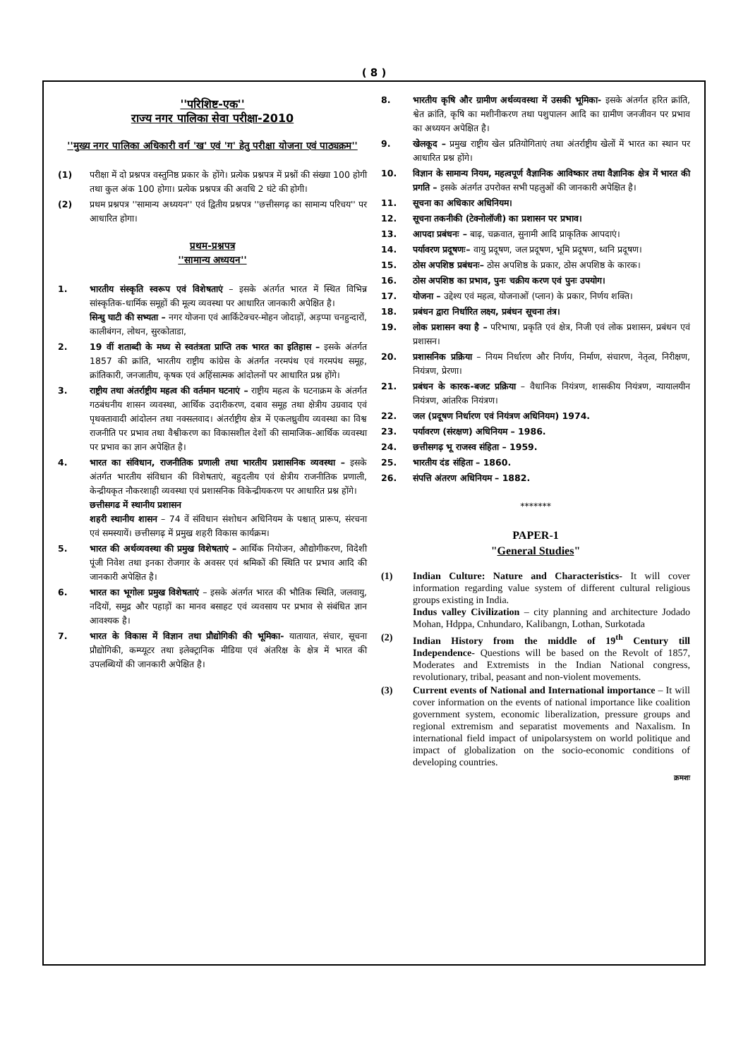( 8 )
''परिशिष्ट-एक''
राज्य नगर पालिका सेवा परीक्षा-2010
''मुख्य नगर पालिका अधिकारी वर्ग 'ख' एवं 'ग' हेतु परीक्षा योजना एवं पाठ्यक्रम''
(1) परीक्षा में दो प्रश्नपत्र वस्तुनिष्ठ प्रकार के होंगे। प्रत्येक प्रश्नपत्र में प्रश्नों की संख्या 100 होगी तथा कुल अंक 100 होगा। प्रत्येक प्रश्नपत्र की अवधि 2 घंटे की होगी।
(2) प्रथम प्रश्नपत्र ''सामान्य अध्ययन'' एवं द्वितीय प्रश्नपत्र ''छत्तीसगढ़ का सामान्य परिचय'' पर आधारित होगा।
प्रथम-प्रश्नपत्र
''सामान्य अध्ययन''
1. भारतीय संस्कृति स्वरूप एवं विशेषताएं – इसके अंतर्गत भारत में स्थित विभिन्न सांस्कृतिक-धार्मिक समूहों की मूल्य व्यवस्था पर आधारित जानकारी अपेक्षित है।
सिन्धु घाटी की सभ्यता – नगर योजना एवं आर्किटेक्चर-मोहन जोदाड़ों, अड़प्पा चनहुन्दारों, कालीबंगन, लोथन, सुरकोताडा,
2. 19 वीं शताब्दी के मध्य से स्वतंत्रता प्राप्ति तक भारत का इतिहास – इसके अंतर्गत 1857 की क्रांति, भारतीय राष्ट्रीय कांग्रेस के अंतर्गत नरमपंथ एवं गरमपंथ समूह, क्रांतिकारी, जनजातीय, कृषक एवं अहिंसात्मक आंदोलनों पर आधारित प्रश्न होंगे।
3. राष्ट्रीय तथा अंतर्राष्ट्रीय महत्व की वर्तमान घटनाएं – राष्ट्रीय महत्व के घटनाक्रम के अंतर्गत गठबंधनीय शासन व्यवस्था, आर्थिक उदारीकरण, दबाव समूह तथा क्षेत्रीय उग्रवाद एवं पृथक्तावादी आंदोलन तथा नक्सलवाद। अंतर्राष्ट्रीय क्षेत्र में एकलध्रुवीय व्यवस्था का विश्व राजनीति पर प्रभाव तथा वैश्वीकरण का विकासशील देशों की सामाजिक-आर्थिक व्यवस्था पर प्रभाव का ज्ञान अपेक्षित है।
4. भारत का संविधान, राजनीतिक प्रणाली तथा भारतीय प्रशासनिक व्यवस्था – इसके अंतर्गत भारतीय संविधान की विशेषताएं, बहुदलीय एवं क्षेत्रीय राजनीतिक प्रणाली, केन्द्रीयकृत नौकरशाही व्यवस्था एवं प्रशासनिक विकेन्द्रीयकरण पर आधारित प्रश्न होंगे।
छत्तीसगढ में स्थानीय प्रशासन
शहरी स्थानीय शासन – 74 वें संविधान संशोधन अधिनियम के पश्चात् प्रारूप, संरचना एवं समस्यायें। छत्तीसगढ़ में प्रमुख शहरी विकास कार्यक्रम।
5. भारत की अर्थव्यवस्था की प्रमुख विशेषताएं – आर्थिक नियोजन, औद्योगीकरण, विदेशी पूंजी निवेश तथा इनका रोजगार के अवसर एवं श्रमिकों की स्थिति पर प्रभाव आदि की जानकारी अपेक्षित है।
6. भारत का भूगोलः प्रमुख विशेषताएं – इसके अंतर्गत भारत की भौतिक स्थिति, जलवायु, नदियों, समुद्र और पहाड़ों का मानव बसाहट एवं व्यवसाय पर प्रभाव से संबंधित ज्ञान आवश्यक है।
7. भारत के विकास में विज्ञान तथा प्रौद्योगिकी की भूमिका- यातायात, संचार, सूचना प्रौद्योगिकी, कम्प्यूटर तथा इलेक्ट्रानिक मीडिया एवं अंतरिक्ष के क्षेत्र में भारत की उपलब्धियों की जानकारी अपेक्षित है।
8. भारतीय कृषि और ग्रामीण अर्थव्यवस्था में उसकी भूमिका- इसके अंतर्गत हरित क्रांति, श्वेत क्रांति, कृषि का मशीनीकरण तथा पशुपालन आदि का ग्रामीण जनजीवन पर प्रभाव का अध्ययन अपेक्षित है।
9. खेलकूद – प्रमुख राष्ट्रीय खेल प्रतियोगिताएं तथा अंतर्राष्ट्रीय खेलों में भारत का स्थान पर आधारित प्रश्न होंगे।
10. विज्ञान के सामान्य नियम, महत्वपूर्ण वैज्ञानिक आविष्कार तथा वैज्ञानिक क्षेत्र में भारत की प्रगति – इसके अंतर्गत उपरोक्त सभी पहलुओं की जानकारी अपेक्षित है।
11. सूचना का अधिकार अधिनियम।
12. सूचना तकनीकी (टेक्नोलॉजी) का प्रशासन पर प्रभाव।
13. आपदा प्रबंधनः – बाढ़, चक्रवात, सुनामी आदि प्राकृतिक आपदाएं।
14. पर्यावरण प्रदूषणः– वायु प्रदूषण, जल प्रदूषण, भूमि प्रदूषण, ध्वनि प्रदूषण।
15. ठोस अपशिष्ठ प्रबंधनः– ठोस अपशिष्ठ के प्रकार, ठोस अपशिष्ठ के कारक।
16. ठोस अपशिष्ठ का प्रभाव, पुनः चक्रीय करण एवं पुनः उपयोग।
17. योजना – उद्देश्य एवं महत्व, योजनाओं (प्लान) के प्रकार, निर्णय शक्ति।
18. प्रबंधन द्वारा निर्धारित लक्ष्य, प्रबंधन सूचना तंत्र।
19. लोक प्रशासन क्या है – परिभाषा, प्रकृति एवं क्षेत्र, निजी एवं लोक प्रशासन, प्रबंधन एवं प्रशासन।
20. प्रशासनिक प्रक्रिया – नियम निर्धारण और निर्णय, निर्माण, संचारण, नेतृत्व, निरीक्षण, नियंत्रण, प्रेरणा।
21. प्रबंधन के कारक-बजट प्रक्रिया – वैधानिक नियंत्रण, शासकीय नियंत्रण, न्यायालयीन नियंत्रण, आंतरिक नियंत्रण।
22. जल (प्रदूषण निर्धारण एवं नियंत्रण अधिनियम) 1974.
23. पर्यावरण (संरक्षण) अधिनियम – 1986.
24. छत्तीसगढ़ भू राजस्व संहिता – 1959.
25. भारतीय दंड संहिता – 1860.
26. संपत्ति अंतरण अधिनियम – 1882.
*******
PAPER-1
"General Studies"
(1) Indian Culture: Nature and Characteristics- It will cover information regarding value system of different cultural religious groups existing in India.
Indus valley Civilization – city planning and architecture Jodado Mohan, Hdppa, Cnhundaro, Kalibangn, Lothan, Surkotada
(2) Indian History from the middle of 19<sup>th</sup> Century till Independence- Questions will be based on the Revolt of 1857, Moderates and Extremists in the Indian National congress, revolutionary, tribal, peasant and non-violent movements.
(3) Current events of National and International importance – It will cover information on the events of national importance like coalition government system, economic liberalization, pressure groups and regional extremism and separatist movements and Naxalism. In international field impact of unipolarsystem on world politique and impact of globalization on the socio-economic conditions of developing countries.
क्रमशः